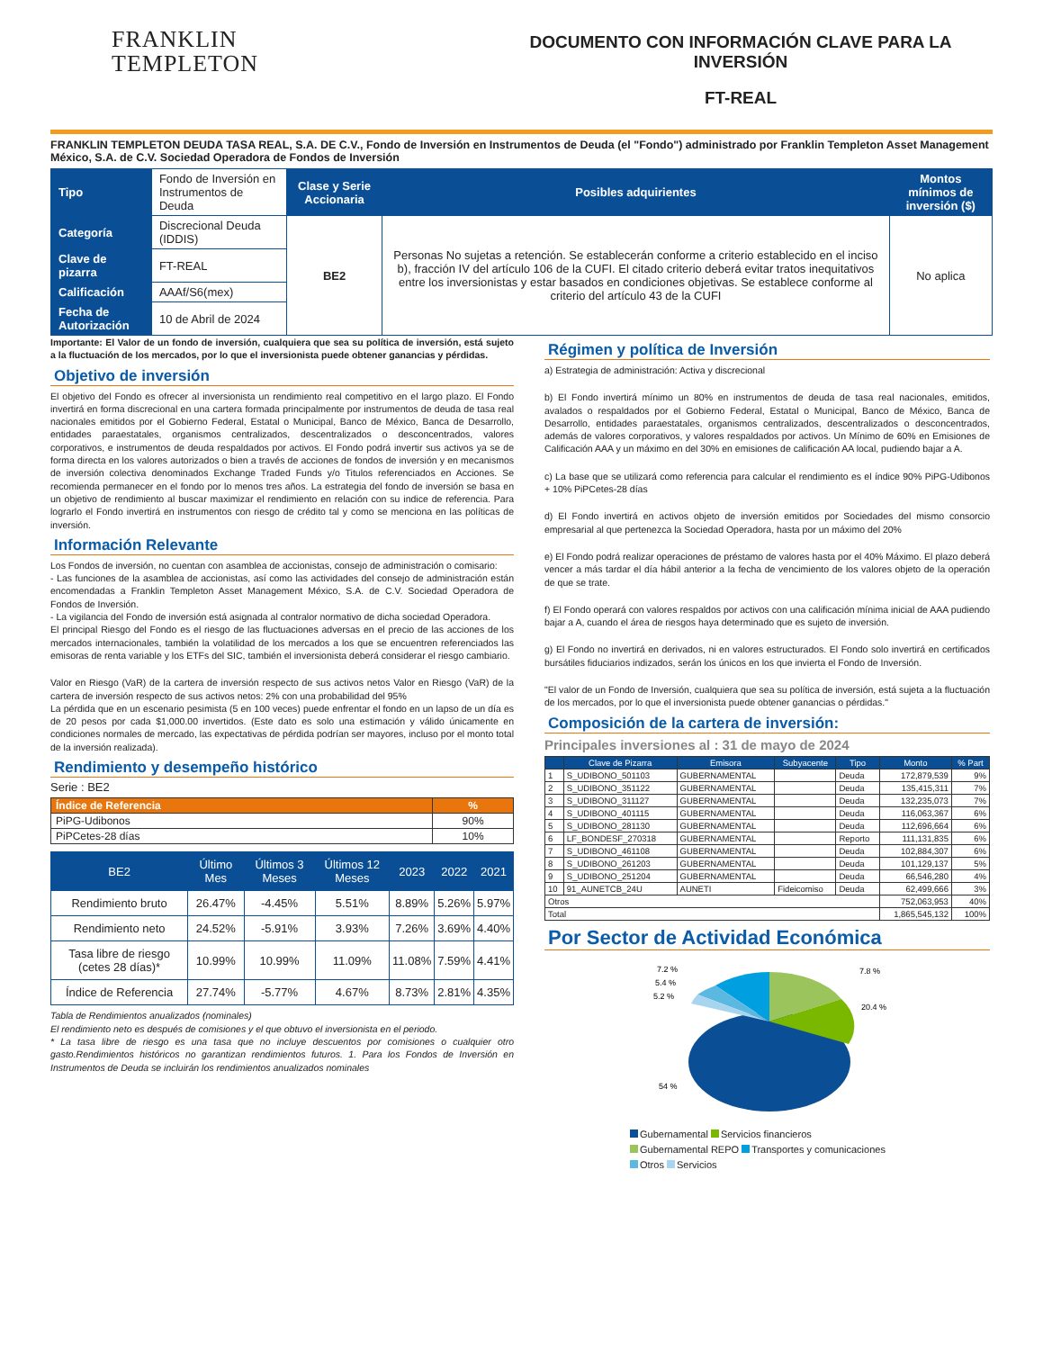FRANKLIN
TEMPLETON
DOCUMENTO CON INFORMACIÓN CLAVE PARA LA INVERSIÓN
FT-REAL
FRANKLIN TEMPLETON DEUDA TASA REAL, S.A. DE C.V., Fondo de Inversión en Instrumentos de Deuda (el "Fondo") administrado por Franklin Templeton Asset Management México, S.A. de C.V. Sociedad Operadora de Fondos de Inversión
| Tipo | Fondo de Inversión en Instrumentos de Deuda | Clase y Serie Accionaria | Posibles adquirientes | Montos mínimos de inversión ($) |
| Categoría | Discrecional Deuda (IDDIS) | BE2 | Personas No sujetas a retención. Se establecerán conforme a criterio establecido en el inciso b), fracción IV del artículo 106 de la CUFI. El citado criterio deberá evitar tratos inequitativos entre los inversionistas y estar basados en condiciones objetivas. Se establece conforme al criterio del artículo 43 de la CUFI | No aplica |
| Clave de pizarra | FT-REAL | | | |
| Calificación | AAAf/S6(mex) | | | |
| Fecha de Autorización | 10 de Abril de 2024 | | | |
Importante: El Valor de un fondo de inversión, cualquiera que sea su política de inversión, está sujeto a la fluctuación de los mercados, por lo que el inversionista puede obtener ganancias y pérdidas.
Objetivo de inversión
El objetivo del Fondo es ofrecer al inversionista un rendimiento real competitivo en el largo plazo. El Fondo invertirá en forma discrecional en una cartera formada principalmente por instrumentos de deuda de tasa real nacionales emitidos por el Gobierno Federal, Estatal o Municipal, Banco de México, Banca de Desarrollo, entidades paraestatales, organismos centralizados, descentralizados o desconcentrados, valores corporativos, e instrumentos de deuda respaldados por activos. El Fondo podrá invertir sus activos ya se de forma directa en los valores autorizados o bien a través de acciones de fondos de inversión y en mecanismos de inversión colectiva denominados Exchange Traded Funds y/o Titulos referenciados en Acciones. Se recomienda permanecer en el fondo por lo menos tres años. La estrategia del fondo de inversión se basa en un objetivo de rendimiento al buscar maximizar el rendimiento en relación con su indice de referencia. Para lograrlo el Fondo invertirá en instrumentos con riesgo de crédito tal y como se menciona en las políticas de inversión.
Información Relevante
Los Fondos de inversión, no cuentan con asamblea de accionistas, consejo de administración o comisario:
- Las funciones de la asamblea de accionistas, así como las actividades del consejo de administración están encomendadas a Franklin Templeton Asset Management México, S.A. de C.V. Sociedad Operadora de Fondos de Inversión.
- La vigilancia del Fondo de inversión está asignada al contralor normativo de dicha sociedad Operadora.
El principal Riesgo del Fondo es el riesgo de las fluctuaciones adversas en el precio de las acciones de los mercados internacionales, también la volatilidad de los mercados a los que se encuentren referenciados las emisoras de renta variable y los ETFs del SIC, también el inversionista deberá considerar el riesgo cambiario.
Valor en Riesgo (VaR) de la cartera de inversión respecto de sus activos netos Valor en Riesgo (VaR) de la cartera de inversión respecto de sus activos netos: 2% con una probabilidad del 95%
La pérdida que en un escenario pesimista (5 en 100 veces) puede enfrentar el fondo en un lapso de un día es de 20 pesos por cada $1,000.00 invertidos. (Este dato es solo una estimación y válido únicamente en condiciones normales de mercado, las expectativas de pérdida podrían ser mayores, incluso por el monto total de la inversión realizada).
Rendimiento y desempeño histórico
Serie : BE2
| Índice de Referencia | % |
| --- | --- |
| PiPG-Udibonos | 90% |
| PiPCetes-28 días | 10% |
| BE2 | Último Mes | Últimos 3 Meses | Últimos 12 Meses | 2023 | 2022 | 2021 |
| --- | --- | --- | --- | --- | --- | --- |
| Rendimiento bruto | 26.47% | -4.45% | 5.51% | 8.89% | 5.26% | 5.97% |
| Rendimiento neto | 24.52% | -5.91% | 3.93% | 7.26% | 3.69% | 4.40% |
| Tasa libre de riesgo (cetes 28 días)* | 10.99% | 10.99% | 11.09% | 11.08% | 7.59% | 4.41% |
| Índice de Referencia | 27.74% | -5.77% | 4.67% | 8.73% | 2.81% | 4.35% |
Tabla de Rendimientos anualizados (nominales)
El rendimiento neto es después de comisiones y el que obtuvo el inversionista en el periodo.
* La tasa libre de riesgo es una tasa que no incluye descuentos por comisiones o cualquier otro gasto.Rendimientos históricos no garantizan rendimientos futuros. 1. Para los Fondos de Inversión en Instrumentos de Deuda se incluirán los rendimientos anualizados nominales
Régimen y política de Inversión
a) Estrategia de administración: Activa y discrecional
b) El Fondo invertirá mínimo un 80% en instrumentos de deuda de tasa real nacionales, emitidos, avalados o respaldados por el Gobierno Federal, Estatal o Municipal, Banco de México, Banca de Desarrollo, entidades paraestatales, organismos centralizados, descentralizados o desconcentrados, además de valores corporativos, y valores respaldados por activos. Un Mínimo de 60% en Emisiones de Calificación AAA y un máximo en del 30% en emisiones de calificación AA local, pudiendo bajar a A.
c) La base que se utilizará como referencia para calcular el rendimiento es el índice 90% PiPG-Udibonos + 10% PiPCetes-28 días
d) El Fondo invertirá en activos objeto de inversión emitidos por Sociedades del mismo consorcio empresarial al que pertenezca la Sociedad Operadora, hasta por un máximo del 20%
e) El Fondo podrá realizar operaciones de préstamo de valores hasta por el 40% Máximo. El plazo deberá vencer a más tardar el día hábil anterior a la fecha de vencimiento de los valores objeto de la operación de que se trate.
f) El Fondo operará con valores respaldos por activos con una calificación mínima inicial de AAA pudiendo bajar a A, cuando el área de riesgos haya determinado que es sujeto de inversión.
g) El Fondo no invertirá en derivados, ni en valores estructurados. El Fondo solo invertirá en certificados bursátiles fiduciarios indizados, serán los únicos en los que invierta el Fondo de Inversión.
"El valor de un Fondo de Inversión, cualquiera que sea su política de inversión, está sujeta a la fluctuación de los mercados, por lo que el inversionista puede obtener ganancias o pérdidas."
Composición de la cartera de inversión:
Principales inversiones al : 31 de mayo de 2024
| | Clave de Pizarra | Emisora | Subyacente | Tipo | Monto | % Part |
| --- | --- | --- | --- | --- | --- | --- |
| 1 | S_UDIBONO_501103 | GUBERNAMENTAL | | Deuda | 172,879,539 | 9% |
| 2 | S_UDIBONO_351122 | GUBERNAMENTAL | | Deuda | 135,415,311 | 7% |
| 3 | S_UDIBONO_311127 | GUBERNAMENTAL | | Deuda | 132,235,073 | 7% |
| 4 | S_UDIBONO_401115 | GUBERNAMENTAL | | Deuda | 116,063,367 | 6% |
| 5 | S_UDIBONO_281130 | GUBERNAMENTAL | | Deuda | 112,696,664 | 6% |
| 6 | LF_BONDESF_270318 | GUBERNAMENTAL | | Reporto | 111,131,835 | 6% |
| 7 | S_UDIBONO_461108 | GUBERNAMENTAL | | Deuda | 102,884,307 | 6% |
| 8 | S_UDIBONO_261203 | GUBERNAMENTAL | | Deuda | 101,129,137 | 5% |
| 9 | S_UDIBONO_251204 | GUBERNAMENTAL | | Deuda | 66,546,280 | 4% |
| 10 | 91_AUNETCB_24U | AUNETI | Fideicomiso | Deuda | 62,499,666 | 3% |
| Otros | | | | | 752,063,953 | 40% |
| Total | | | | | 1,865,545,132 | 100% |
Por Sector de Actividad Económica
7.2 %
5.4 %
5.2 %
7.8 %
20.4 %
54 %
Gubernamental Servicios financieros
Gubernamental REPO Transportes y comunicaciones
Otros Servicios